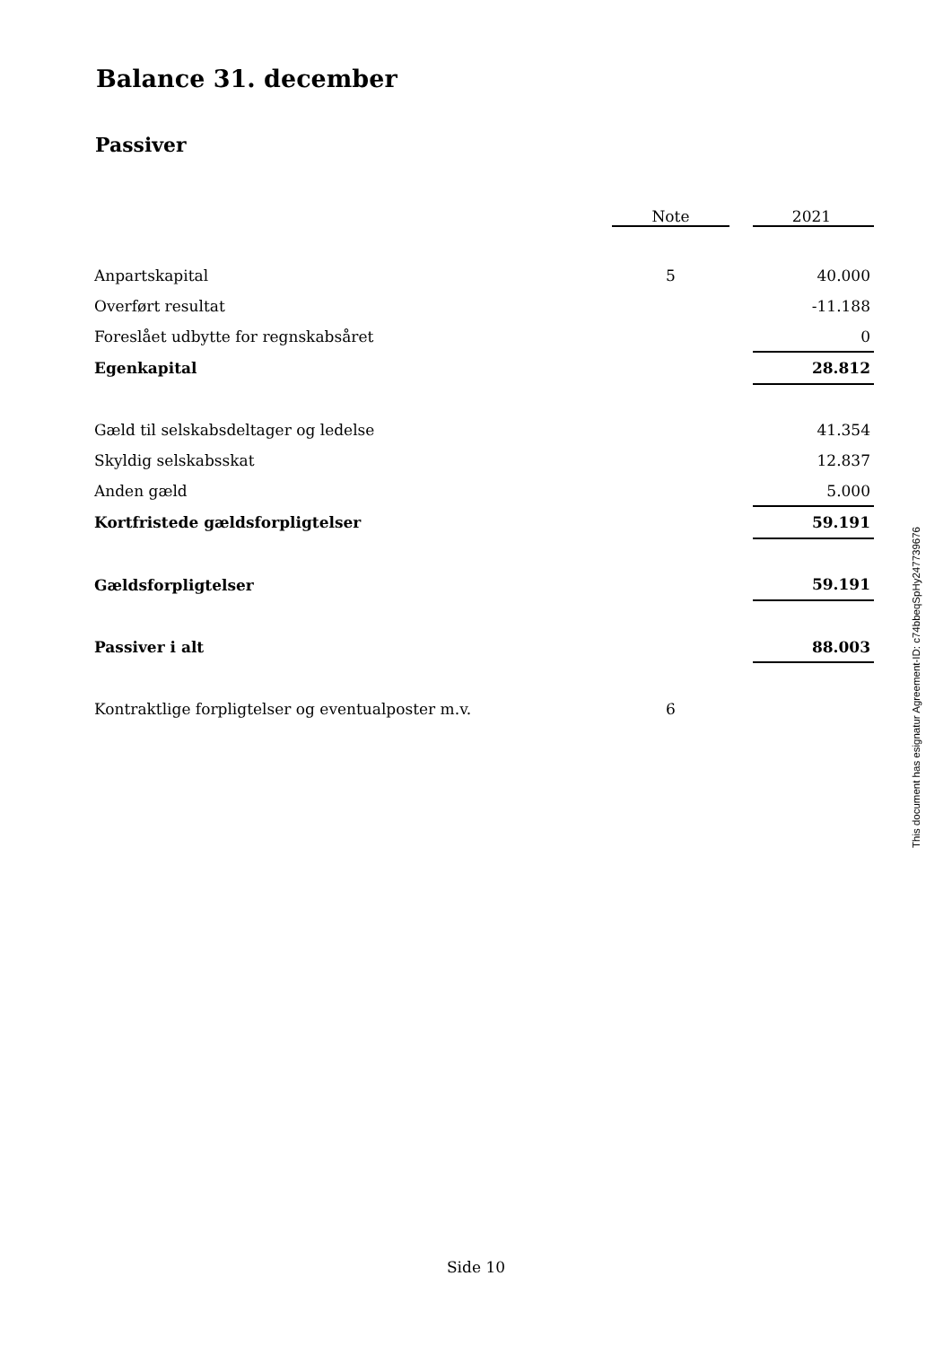Balance 31. december
Passiver
| | Note | | 2021 |
| Anpartskapital | 5 | | 40.000 |
| Overført resultat | | | -11.188 |
| Foreslået udbytte for regnskabsåret | | | 0 |
| Egenkapital | | | 28.812 |
| Gæld til selskabsdeltager og ledelse | | | 41.354 |
| Skyldig selskabsskat | | | 12.837 |
| Anden gæld | | | 5.000 |
| Kortfristede gældsforpligtelser | | | 59.191 |
| Gældsforpligtelser | | | 59.191 |
| Passiver i alt | | | 88.003 |
| Kontraktlige forpligtelser og eventualposter m.v. | 6 | | |
This document has esignatur Agreement-ID: c74bbeqSpHy247739676
Side 10